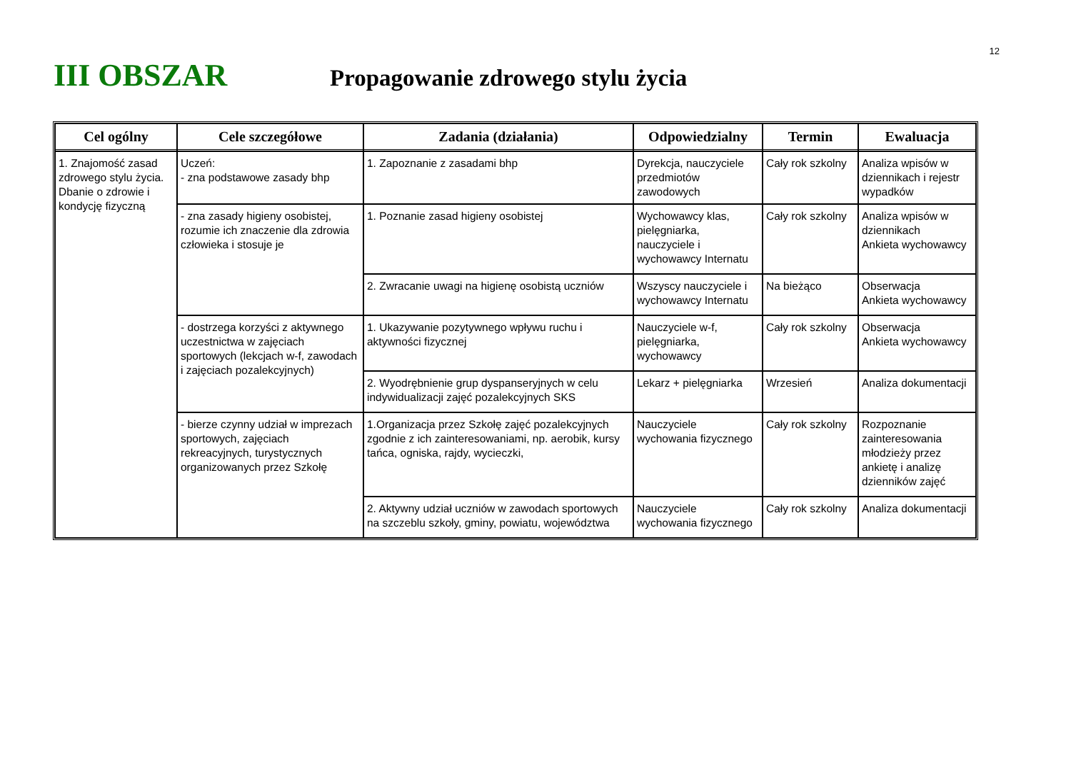12
III OBSZAR
Propagowanie zdrowego stylu życia
| Cel ogólny | Cele szczegółowe | Zadania (działania) | Odpowiedzialny | Termin | Ewaluacja |
| --- | --- | --- | --- | --- | --- |
| 1. Znajomość zasad zdrowego stylu życia. Dbanie o zdrowie i kondycję fizyczną | Uczeń: - zna podstawowe zasady bhp | 1. Zapoznanie z zasadami bhp | Dyrekcja, nauczyciele przedmiotów zawodowych | Cały rok szkolny | Analiza wpisów w dziennikach i rejestr wypadków |
| | - zna zasady higieny osobistej, rozumie ich znaczenie dla zdrowia człowieka i stosuje je | 1. Poznanie zasad higieny osobistej | Wychowawcy klas, pielęgniarka, nauczyciele i wychowawcy Internatu | Cały rok szkolny | Analiza wpisów w dziennikach Ankieta wychowawcy |
| | | 2. Zwracanie uwagi na higienę osobistą uczniów | Wszyscy nauczyciele i wychowawcy Internatu | Na bieżąco | Obserwacja Ankieta wychowawcy |
| | - dostrzega korzyści z aktywnego uczestnictwa w zajęciach sportowych (lekcjach w-f, zawodach i zajęciach pozalekcyjnych) | 1. Ukazywanie pozytywnego wpływu ruchu i aktywności fizycznej | Nauczyciele w-f, pielęgniarka, wychowawcy | Cały rok szkolny | Obserwacja Ankieta wychowawcy |
| | | 2. Wyodrębnienie grup dyspanseryjnych w celu indywidualizacji zajęć pozalekcyjnych SKS | Lekarz + pielęgniarka | Wrzesień | Analiza dokumentacji |
| | - bierze czynny udział w imprezach sportowych, zajęciach rekreacyjnych, turystycznych organizowanych przez Szkołę | 1.Organizacja przez Szkołę zajęć pozalekcyjnych zgodnie z ich zainteresowaniami, np. aerobik, kursy tańca, ogniska, rajdy, wycieczki, | Nauczyciele wychowania fizycznego | Cały rok szkolny | Rozpoznanie zainteresowania młodzieży przez ankietę i analizę dzienników zajęć |
| | | 2. Aktywny udział uczniów w zawodach sportowych na szczeblu szkoły, gminy, powiatu, województwa | Nauczyciele wychowania fizycznego | Cały rok szkolny | Analiza dokumentacji |